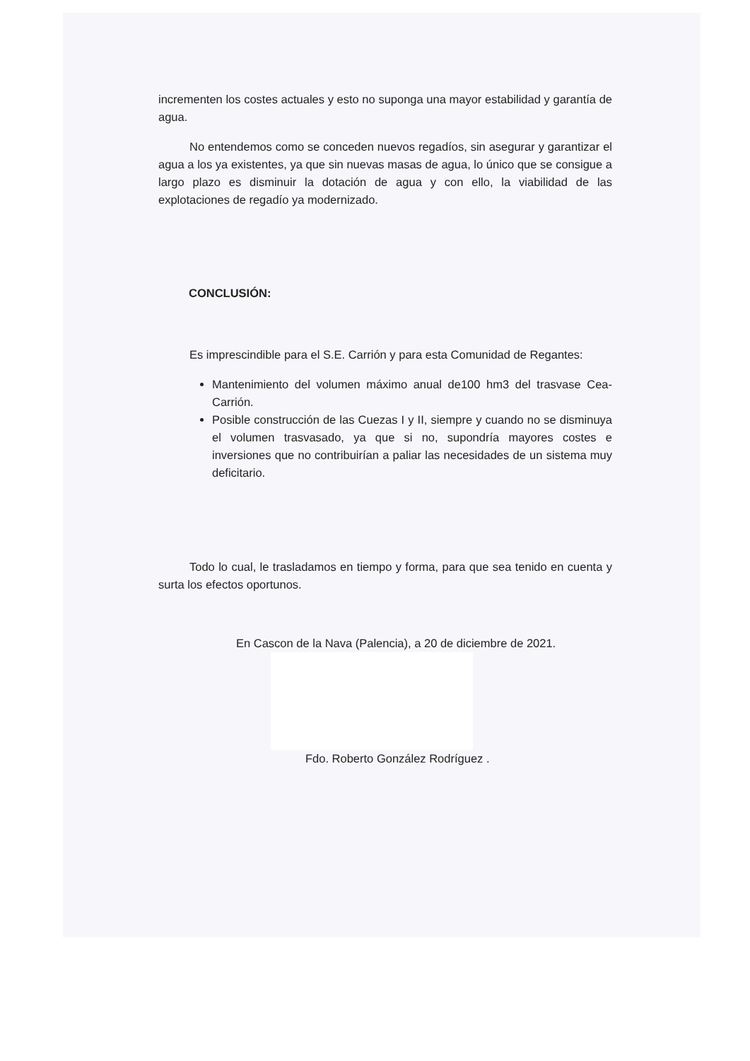incrementen los costes actuales y esto no suponga una mayor estabilidad y garantía de agua.
No entendemos como se conceden nuevos regadíos, sin asegurar y garantizar el agua a los ya existentes, ya que sin nuevas masas de agua, lo único que se consigue a largo plazo es disminuir la dotación de agua y con ello, la viabilidad de las explotaciones de regadío ya modernizado.
CONCLUSIÓN:
Es imprescindible para el S.E. Carrión y para esta Comunidad de Regantes:
Mantenimiento del volumen máximo anual de100 hm3 del trasvase Cea-Carrión.
Posible construcción de las Cuezas I y II, siempre y cuando no se disminuya el volumen trasvasado, ya que si no, supondría mayores costes e inversiones que no contribuirían a paliar las necesidades de un sistema muy deficitario.
Todo lo cual, le trasladamos en tiempo y forma, para que sea tenido en cuenta y surta los efectos oportunos.
En Cascon de la Nava (Palencia), a 20 de diciembre de 2021.
Fdo. Roberto González Rodríguez .